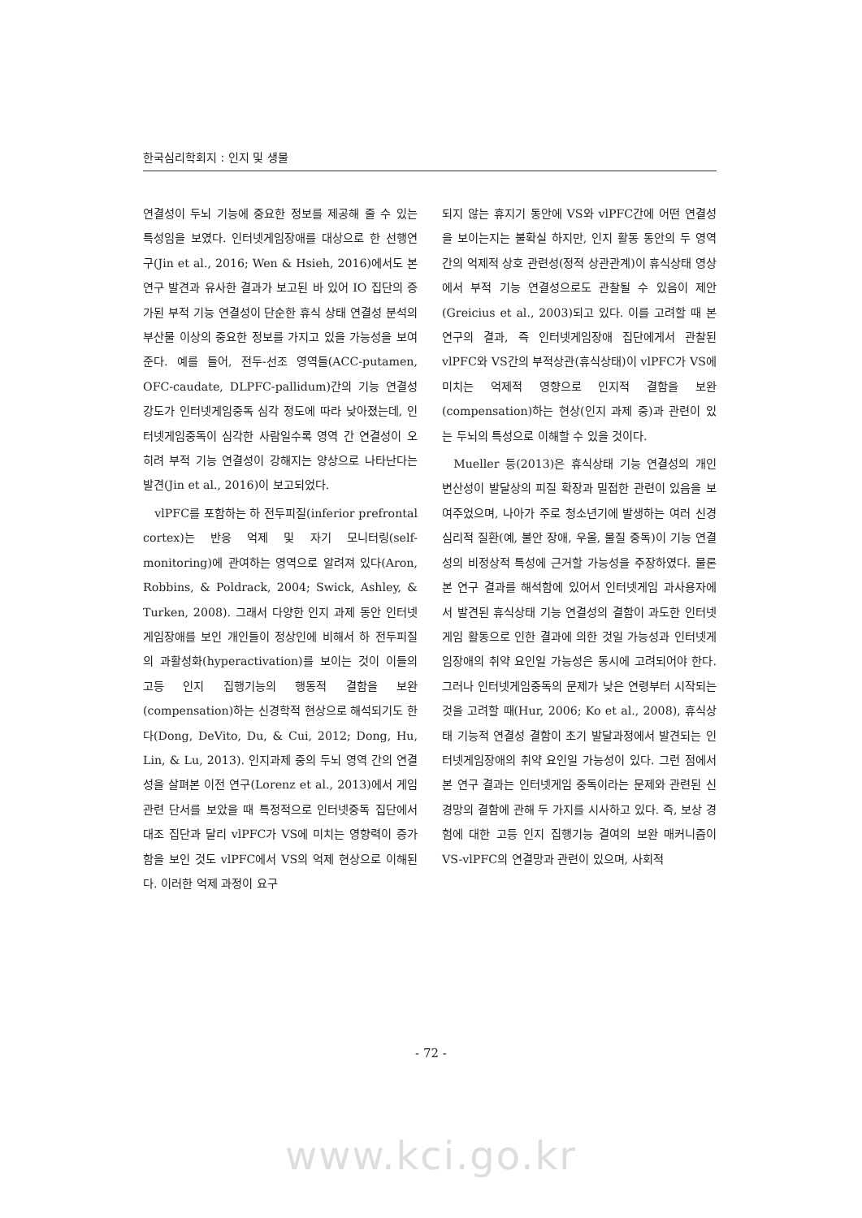한국심리학회지 : 인지 및 생물
연결성이 두뇌 기능에 중요한 정보를 제공해 줄 수 있는 특성임을 보였다. 인터넷게임장애를 대상으로 한 선행연구(Jin et al., 2016; Wen & Hsieh, 2016)에서도 본 연구 발견과 유사한 결과가 보고된 바 있어 IO 집단의 증가된 부적 기능 연결성이 단순한 휴식 상태 연결성 분석의 부산물 이상의 중요한 정보를 가지고 있을 가능성을 보여준다. 예를 들어, 전두-선조 영역들(ACC-putamen, OFC-caudate, DLPFC-pallidum)간의 기능 연결성 강도가 인터넷게임중독 심각 정도에 따라 낮아졌는데, 인터넷게임중독이 심각한 사람일수록 영역 간 연결성이 오히려 부적 기능 연결성이 강해지는 양상으로 나타난다는 발견(Jin et al., 2016)이 보고되었다.
vlPFC를 포함하는 하 전두피질(inferior prefrontal cortex)는 반응 억제 및 자기 모니터링(self-monitoring)에 관여하는 영역으로 알려져 있다(Aron, Robbins, & Poldrack, 2004; Swick, Ashley, & Turken, 2008). 그래서 다양한 인지 과제 동안 인터넷게임장애를 보인 개인들이 정상인에 비해서 하 전두피질의 과활성화(hyperactivation)를 보이는 것이 이들의 고등 인지 집행기능의 행동적 결함을 보완(compensation)하는 신경학적 현상으로 해석되기도 한다(Dong, DeVito, Du, & Cui, 2012; Dong, Hu, Lin, & Lu, 2013). 인지과제 중의 두뇌 영역 간의 연결성을 살펴본 이전 연구(Lorenz et al., 2013)에서 게임 관련 단서를 보았을 때 특정적으로 인터넷중독 집단에서 대조 집단과 달리 vlPFC가 VS에 미치는 영향력이 증가함을 보인 것도 vlPFC에서 VS의 억제 현상으로 이해된다. 이러한 억제 과정이 요구
되지 않는 휴지기 동안에 VS와 vlPFC간에 어떤 연결성을 보이는지는 불확실 하지만, 인지 활동 동안의 두 영역 간의 억제적 상호 관련성(정적 상관관계)이 휴식상태 영상에서 부적 기능 연결성으로도 관찰될 수 있음이 제안(Greicius et al., 2003)되고 있다. 이를 고려할 때 본 연구의 결과, 즉 인터넷게임장애 집단에게서 관찰된 vlPFC와 VS간의 부적상관(휴식상태)이 vlPFC가 VS에 미치는 억제적 영향으로 인지적 결함을 보완(compensation)하는 현상(인지 과제 중)과 관련이 있는 두뇌의 특성으로 이해할 수 있을 것이다.
Mueller 등(2013)은 휴식상태 기능 연결성의 개인 변산성이 발달상의 피질 확장과 밀접한 관련이 있음을 보여주었으며, 나아가 주로 청소년기에 발생하는 여러 신경심리적 질환(예, 불안 장애, 우울, 물질 중독)이 기능 연결성의 비정상적 특성에 근거할 가능성을 주장하였다. 물론 본 연구 결과를 해석함에 있어서 인터넷게임 과사용자에서 발견된 휴식상태 기능 연결성의 결함이 과도한 인터넷게임 활동으로 인한 결과에 의한 것일 가능성과 인터넷게임장애의 취약 요인일 가능성은 동시에 고려되어야 한다. 그러나 인터넷게임중독의 문제가 낮은 연령부터 시작되는 것을 고려할 때(Hur, 2006; Ko et al., 2008), 휴식상태 기능적 연결성 결함이 초기 발달과정에서 발견되는 인터넷게임장애의 취약 요인일 가능성이 있다. 그런 점에서 본 연구 결과는 인터넷게임 중독이라는 문제와 관련된 신경망의 결함에 관해 두 가지를 시사하고 있다. 즉, 보상 경험에 대한 고등 인지 집행기능 결여의 보완 매커니즘이 VS-vlPFC의 연결망과 관련이 있으며, 사회적
- 72 -
www.kci.go.kr